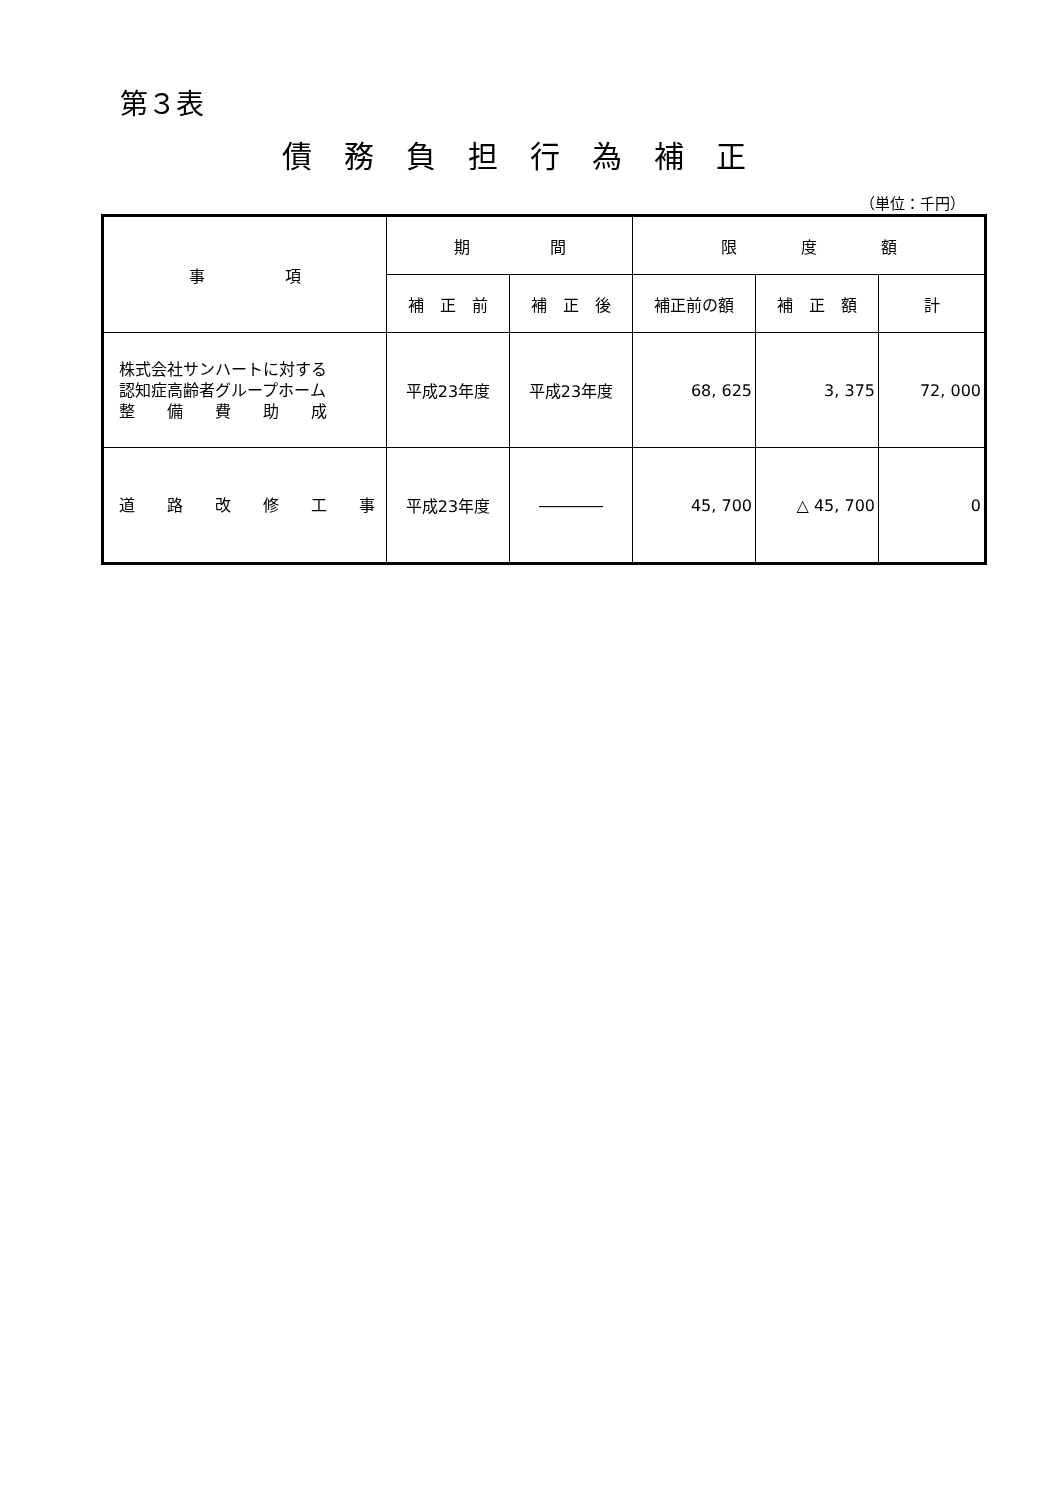第３表
債務負担行為補正
（単位：千円）
| 事 項 | 期 間 | | 限 度 額 | | |
| --- | --- | --- | --- | --- | --- |
| | 補 正 前 | 補 正 後 | 補正前の額 | 補 正 額 | 計 |
| 株式会社サンハートに対する 認知症高齢者グループホーム 整 備 費 助 成 | 平成23年度 | 平成23年度 | 68, 625 | 3, 375 | 72, 000 |
| 道 路 改 修 工 事 | 平成23年度 | ―――― | 45, 700 | △ 45, 700 | 0 |